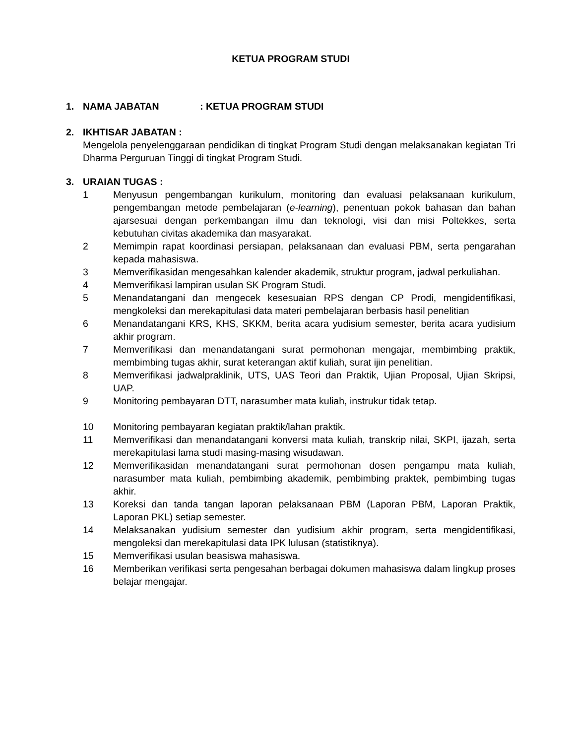KETUA PROGRAM STUDI
1. NAMA JABATAN: KETUA PROGRAM STUDI
2. IKHTISAR JABATAN :
Mengelola penyelenggaraan pendidikan di tingkat Program Studi dengan melaksanakan kegiatan Tri Dharma Perguruan Tinggi di tingkat Program Studi.
3. URAIAN TUGAS :
1 Menyusun pengembangan kurikulum, monitoring dan evaluasi pelaksanaan kurikulum, pengembangan metode pembelajaran (e-learning), penentuan pokok bahasan dan bahan ajarsesuai dengan perkembangan ilmu dan teknologi, visi dan misi Poltekkes, serta kebutuhan civitas akademika dan masyarakat.
2 Memimpin rapat koordinasi persiapan, pelaksanaan dan evaluasi PBM, serta pengarahan kepada mahasiswa.
3 Memverifikasidan mengesahkan kalender akademik, struktur program, jadwal perkuliahan.
4 Memverifikasi lampiran usulan SK Program Studi.
5 Menandatangani dan mengecek kesesuaian RPS dengan CP Prodi, mengidentifikasi, mengkoleksi dan merekapitulasi data materi pembelajaran berbasis hasil penelitian
6 Menandatangani KRS, KHS, SKKM, berita acara yudisium semester, berita acara yudisium akhir program.
7 Memverifikasi dan menandatangani surat permohonan mengajar, membimbing praktik, membimbing tugas akhir, surat keterangan aktif kuliah, surat ijin penelitian.
8 Memverifikasi jadwalpraklinik, UTS, UAS Teori dan Praktik, Ujian Proposal, Ujian Skripsi, UAP.
9 Monitoring pembayaran DTT, narasumber mata kuliah, instrukur tidak tetap.
10 Monitoring pembayaran kegiatan praktik/lahan praktik.
11 Memverifikasi dan menandatangani konversi mata kuliah, transkrip nilai, SKPI, ijazah, serta merekapitulasi lama studi masing-masing wisudawan.
12 Memverifikasidan menandatangani surat permohonan dosen pengampu mata kuliah, narasumber mata kuliah, pembimbing akademik, pembimbing praktek, pembimbing tugas akhir.
13 Koreksi dan tanda tangan laporan pelaksanaan PBM (Laporan PBM, Laporan Praktik, Laporan PKL) setiap semester.
14 Melaksanakan yudisium semester dan yudisium akhir program, serta mengidentifikasi, mengoleksi dan merekapitulasi data IPK lulusan (statistiknya).
15 Memverifikasi usulan beasiswa mahasiswa.
16 Memberikan verifikasi serta pengesahan berbagai dokumen mahasiswa dalam lingkup proses belajar mengajar.